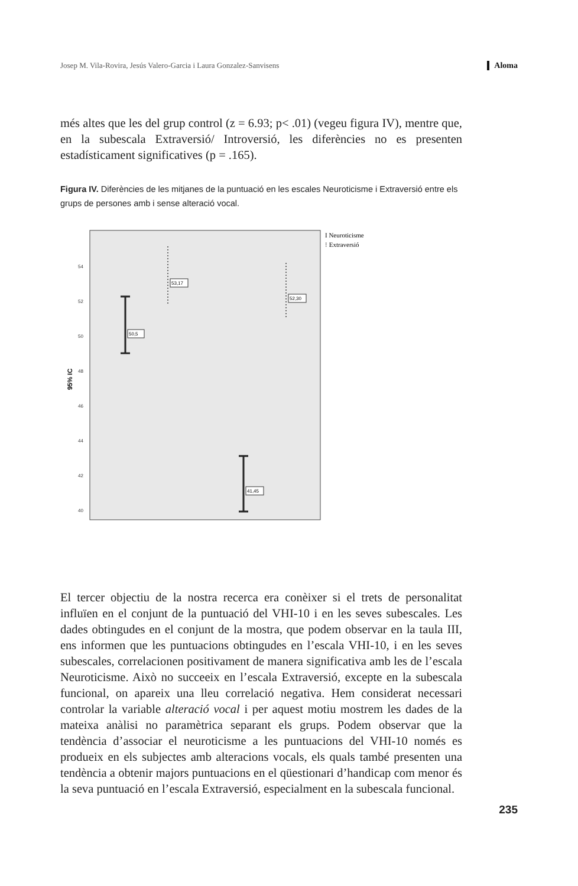Josep M. Vila-Rovira, Jesús Valero-Garcia i Laura Gonzalez-Sanvisens Aloma
més altes que les del grup control (z = 6.93; p< .01) (vegeu figura IV), mentre que, en la subescala Extraversió/ Introversió, les diferències no es presenten estadísticament significatives (p = .165).
Figura IV. Diferències de les mitjanes de la puntuació en les escales Neuroticisme i Extraversió entre els grups de persones amb i sense alteració vocal.
95% IC
54
52
50
48
46
44
42
40
50,5
53,17
52,30
41,45
I Neuroticisme
⁝ Extraversió
El tercer objectiu de la nostra recerca era conèixer si el trets de personalitat influïen en el conjunt de la puntuació del VHI-10 i en les seves subescales. Les dades obtingudes en el conjunt de la mostra, que podem observar en la taula III, ens informen que les puntuacions obtingudes en l’escala VHI-10, i en les seves subescales, correlacionen positivament de manera significativa amb les de l’escala Neuroticisme. Això no succeeix en l’escala Extraversió, excepte en la subescala funcional, on apareix una lleu correlació negativa. Hem considerat necessari controlar la variable alteració vocal i per aquest motiu mostrem les dades de la mateixa anàlisi no paramètrica separant els grups. Podem observar que la tendència d’associar el neuroticisme a les puntuacions del VHI-10 només es produeix en els subjectes amb alteracions vocals, els quals també presenten una tendència a obtenir majors puntuacions en el qüestionari d’handicap com menor és la seva puntuació en l’escala Extraversió, especialment en la subescala funcional.
235